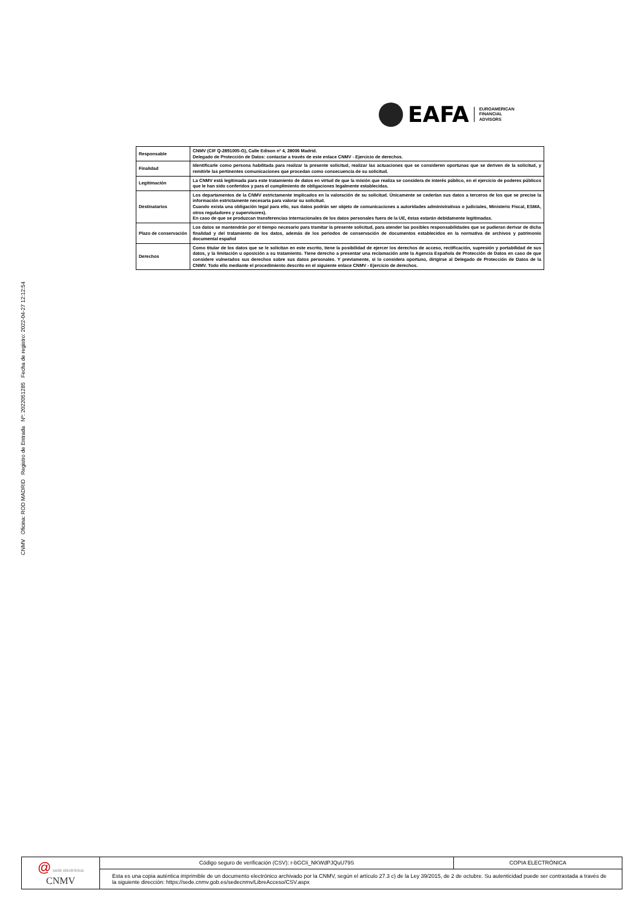CNMV Oficina: ROD MADRID Registro de Entrada Nº: 2022051285 Fecha de registro: 2022-04-27 12:12:54
EAFA
EUROAMERICAN
FINANCIAL
ADVISORS
| Responsable | CNMV (CIF Q-2891005-G), Calle Edison nº 4, 28006 Madrid. Delegado de Protección de Datos: contactar a través de este enlace CNMV - Ejercicio de derechos. |
| Finalidad | Identificarle como persona habilitada para realizar la presente solicitud, realizar las actuaciones que se consideren oportunas que se deriven de la solicitud, y remitirle las pertinentes comunicaciones que procedan como consecuencia de su solicitud. |
| Legitimación | La CNMV está legitimada para este tratamiento de datos en virtud de que la misión que realiza se considera de interés público, en el ejercicio de poderes públicos que le han sido conferidos y para el cumplimiento de obligaciones legalmente establecidas. |
| Destinatarios | Los departamentos de la CNMV estrictamente implicados en la valoración de su solicitud. Únicamente se cederían sus datos a terceros de los que se precise la información estrictamente necesaria para valorar su solicitud. Cuando exista una obligación legal para ello, sus datos podrán ser objeto de comunicaciones a autoridades administrativas o judiciales, Ministerio Fiscal, ESMA, otros reguladores y supervisores). En caso de que se produzcan transferencias internacionales de los datos personales fuera de la UE, éstas estarán debidamente legitimadas. |
| Plazo de conservación | Los datos se mantendrán por el tiempo necesario para tramitar la presente solicitud, para atender las posibles responsabilidades que se pudieran derivar de dicha finalidad y del tratamiento de los datos, además de los periodos de conservación de documentos establecidos en la normativa de archivos y patrimonio documental español |
| Derechos | Como titular de los datos que se le solicitan en este escrito, tiene la posibilidad de ejercer los derechos de acceso, rectificación, supresión y portabilidad de sus datos, y la limitación u oposición a su tratamiento. Tiene derecho a presentar una reclamación ante la Agencia Española de Protección de Datos en caso de que considere vulnerados sus derechos sobre sus datos personales. Y previamente, si lo considera oportuno, dirigirse al Delegado de Protección de Datos de la CNMV. Todo ello mediante el procedimiento descrito en el siguiente enlace CNMV - Ejercicio de derechos. |
| @ sede electrónica CNMV | Código seguro de verificación (CSV): r-bGCIi_NKWdPJQuU79S | COPIA ELECTRÓNICA |
| | Esta es una copia auténtica imprimible de un documento electrónico archivado por la CNMV, según el artículo 27.3 c) de la Ley 39/2015, de 2 de octubre. Su autenticidad puede ser contrastada a través de la siguiente dirección: https://sede.cnmv.gob.es/sedecnmv/LibreAcceso/CSV.aspx | |